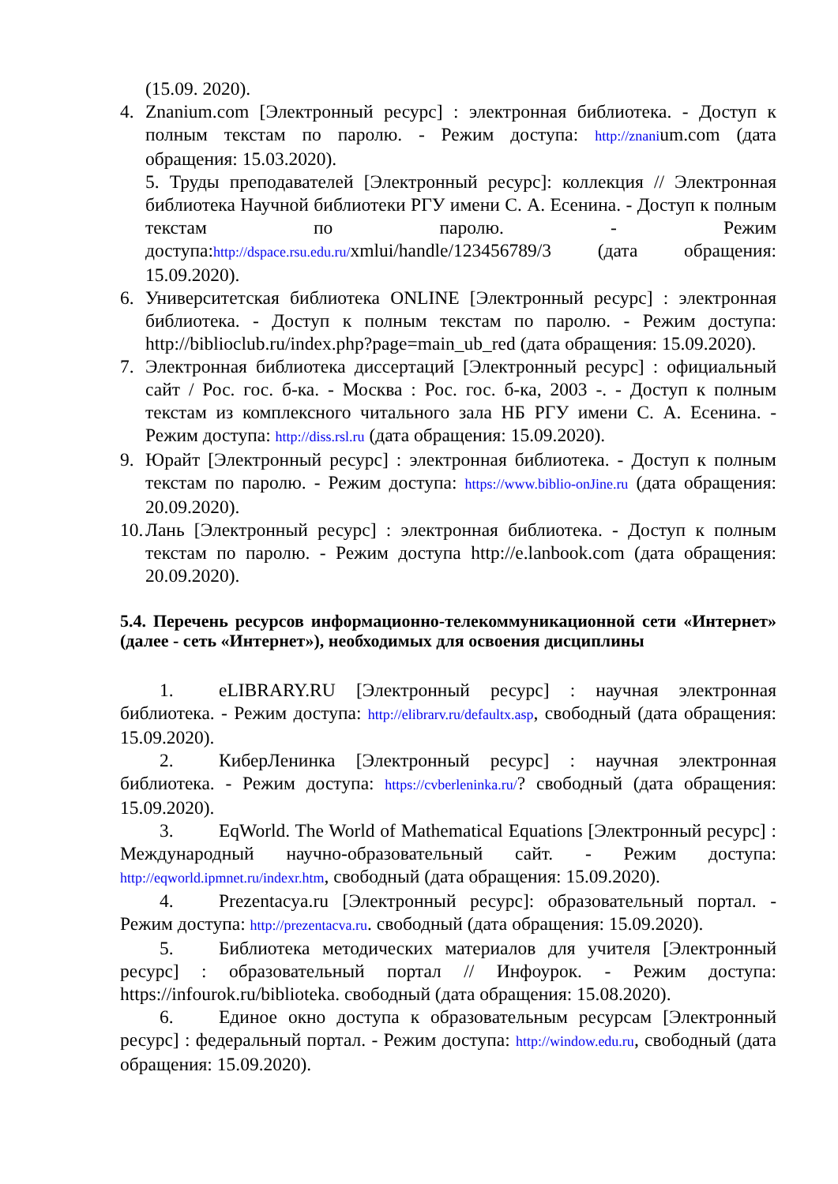(15.09. 2020).
4. Znanium.com [Электронный ресурс] : электронная библиотека. - Доступ к полным текстам по паролю. - Режим доступа: http://znanium.com (дата обращения: 15.03.2020).
5. Труды преподавателей [Электронный ресурс]: коллекция // Электронная библиотека Научной библиотеки РГУ имени С. А. Есенина. - Доступ к полным текстам по паролю. - Режим доступа:http://dspace.rsu.edu.ru/xmlui/handle/123456789/3 (дата обращения: 15.09.2020).
6. Университетская библиотека ONLINE [Электронный ресурс] : электронная библиотека. - Доступ к полным текстам по паролю. - Режим доступа: http://biblioclub.ru/index.php?page=main_ub_red (дата обращения: 15.09.2020).
7. Электронная библиотека диссертаций [Электронный ресурс] : официальный сайт / Рос. гос. б-ка. - Москва : Рос. гос. б-ка, 2003 -. - Доступ к полным текстам из комплексного читального зала НБ РГУ имени С. А. Есенина. - Режим доступа: http://diss.rsl.ru (дата обращения: 15.09.2020).
9. Юрайт [Электронный ресурс] : электронная библиотека. - Доступ к полным текстам по паролю. - Режим доступа: https://www.biblio-onJine.ru (дата обращения: 20.09.2020).
10. Лань [Электронный ресурс] : электронная библиотека. - Доступ к полным текстам по паролю. - Режим доступа http://e.lanbook.com (дата обращения: 20.09.2020).
5.4. Перечень ресурсов информационно-телекоммуникационной сети «Интернет» (далее - сеть «Интернет»), необходимых для освоения дисциплины
1. eLIBRARY.RU [Электронный ресурс] : научная электронная библиотека. - Режим доступа: http://elibrarv.ru/defaultx.asp, свободный (дата обращения: 15.09.2020).
2. КиберЛенинка [Электронный ресурс] : научная электронная библиотека. - Режим доступа: https://cvberleninka.ru/? свободный (дата обращения: 15.09.2020).
3. EqWorld. The World of Mathematical Equations [Электронный ресурс] : Международный научно-образовательный сайт. - Режим доступа: http://eqworld.ipmnet.ru/indexr.htm, свободный (дата обращения: 15.09.2020).
4. Prezentacya.ru [Электронный ресурс]: образовательный портал. - Режим доступа: http://prezentacva.ru. свободный (дата обращения: 15.09.2020).
5. Библиотека методических материалов для учителя [Электронный ресурс] : образовательный портал // Инфоурок. - Режим доступа: https://infourok.ru/biblioteka. свободный (дата обращения: 15.08.2020).
6. Единое окно доступа к образовательным ресурсам [Электронный ресурс] : федеральный портал. - Режим доступа: http://window.edu.ru, свободный (дата обращения: 15.09.2020).